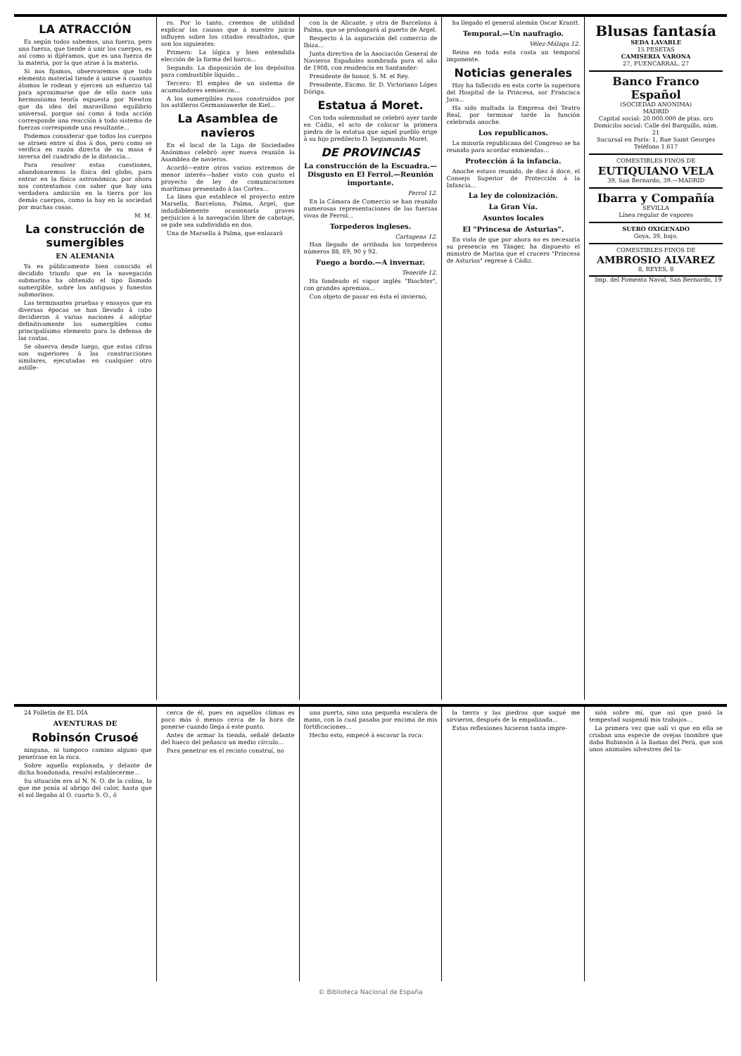LA ATRACCIÓN
Es según todos sabemos, una fuerza, pero una fuerza, que tiende á unir los cuerpos, es así como si dijéramos, que es una fuerza de la materia, por la que atrae á la materia.
Si nos fijamos, observaremos que todo elemento material tiende á unirse á cuantos átomos le rodean y ejercen un esfuerzo tal para aproximarse que de ello nace una hermosísima teoría expuesta por Newton que da idea del maravilloso equilibrio universal, porque así como á toda acción corresponde una reacción á todo sistema de fuerzas corresponde una resultante...
Podemos considerar que todos los cuerpos se atraen entre sí dos á dos, pero como se verifica en razón directa de su masa é inversa del cuadrado de la distancia...
Para resolver estas cuestiones, abandonaremos la física del globo, para entrar en la física astronómica; por ahora nos contentamos con saber que hay una verdadera ambición en la tierra por los demás cuerpos, como la hay en la sociedad por muchas cosas.
M. M.
La construcción de sumergibles
EN ALEMANIA
Ya es públicamente bien conocido el decidido triunfo que en la navegación submarina ha obtenido el tipo llamado sumergible, sobre los antiguos y funestos submarinos.
Las terminantes pruebas y ensayos que en diversas épocas se han llevado á cabo decidieron á varias naciones á adoptar definitivamente los sumergibles como principalísimo elemento para la defensa de las costas.
Se observa desde luego, que estas cifras son superiores á las construcciones similares, ejecutadas en cualquier otro astille-
ro. Por lo tanto, creemos de utilidad explicar las causas que á nuestro juicio influyen sobre los citados resultados, que son los siguientes:
Primero: La lógica y bien entendida elección de la forma del barco...
Segundo. La disposición de los depósitos para combustible líquido...
Tercero: El empleo de un sistema de acumuladores semisecos...
A los sumergibles rusos construídos por los astilleros Germaniawerke de Kiel...
La Asamblea de navieros
En el local de la Liga de Sociedades Anónimas celebró ayer nueva reunión la Asamblea de navieros.
Acordó—entre otros varios extremos de menor interés—haber visto con gusto el proyecto de ley de comunicaciones marítimas presentado á las Cortes...
La línea que establece el proyecto entre Marsella, Barcelona, Palma, Argel, que indudablemente ocasionaría graves perjuicios á la navegación libre de cabotaje, se pide sea subdividida en dos.
Una de Marsella á Palma, que enlazará
con la de Alicante, y otra de Barcelona á Palma, que se prolongará al puerto de Argel.
Respecto á la aspiración del comercio de Ibiza...
Junta directiva de la Asociación General de Navieros Españoles nombrada para el año de 1908, con residencia en Santander:
Presidente de honor, S. M. el Rey.
Presidente, Excmo. Sr. D. Victoriano López Dóriga.
Estatua á Moret.
Con toda solemnidad se celebró ayer tarde en Cádiz, el acto de colocar la primera piedra de la estatua que aquel pueblo erige á su hijo predilecto D. Segismundo Moret.
DE PROVINCIAS
La construcción de la Escuadra.—Disgusto en El Ferrol.—Reunión importante.
Ferrol 12.
En la Cámara de Comercio se han reunido numerosas representaciones de las fuerzas vivas de Ferrol...
Torpederos ingleses.
Cartagena 12.
Han llegado de arribada los torpederos números 88, 89, 90 y 92.
Fuego a bordo.—A invernar.
Tenerife 12.
Ha fondeado el vapor inglés "Biochter", con grandes apremios...
Con objeto de pasar en ésta el invierno,
ha llegado el general alemán Oscar Krantt.
Temporal.—Un naufragio.
Vélez-Málaga 12.
Reina en toda esta costa un temporal imponente.
Noticias generales
Hoy ha fallecido en esta corte la superiora del Hospital de la Princesa, sor Francisca Jara...
Ha sido multada la Empresa del Teatro Real, por terminar tarde la función celebrada anoche.
Los republicanos.
La minoría republicana del Congreso se ha reunido para acordar enmiendas...
Protección á la infancia.
Anoche estuvo reunido, de diez á doce, el Consejo Superior de Protección á la Infancia...
La ley de colonización.
La Gran Vía.
Asuntos locales
El "Princesa de Asturias".
En vista de que por ahora no es necesaria su presencia en Tánger, ha dispuesto el ministro de Marina que el crucero "Princesa de Asturias" regrese á Cádiz.
Blusas fantasía
SEDA LAVABLE
15 PESETAS
CAMISERIA VARONA
27, FUENCARRAL, 27
Banco Franco Español
(SOCIEDAD ANONIMA)
MADRID
Capital social: 20.000.000 de ptas. oro
Domicilio social: Calle del Barquillo, núm. 21
Sucursal en París: 1, Rue Saint Georges
Teléfono 1.617
COMESTIBLES FINOS DE
EUTIQUIANO VELA
39, San Bernardo, 39.—MADRID
Ibarra y Compañía
SEVILLA
Línea regular de vapores
SUERO OXIGENADO
Goya, 39, bajo.
COMESTIBLES FINOS DE
AMBROSIO ALVAREZ
8, REYES, 8
Imp. del Fomento Naval, San Bernardo, 19
24 Folletín de EL DÍA
AVENTURAS DE
Robinsón Crusoé
ninguna, ni tampoco camino alguno que penetrase en la roca.
Sobre aquella explanada, y delante de dicha hondonada, resolví establecerme...
Su situación era al N. N. O. de la colina, lo que me ponía al abrigo del calor, hasta que el sol llegaba al O. cuarto S. O., ó
cerca de él, pues en aquellos climas es poco más ó menos cerca de la hora de ponerse cuando llega á este punto.
Antes de armar la tienda, señalé delante del hueco del peñasco un medio círculo...
Para penetrar en el recinto construí, no
una puerta, sino una pequeña escalera de mano, con la cual pasaba por encima de mis fortificaciones...
Hecho esto, empecé á escavar la roca:
la tierra y las piedras que saqué me sirvieron, después de la empalizada...
Estas reflexiones hicieron tanta impre-
sión sobre mí, que así que pasó la tempestad suspendí mis trabajos...
La primera vez que salí vi que en ella se criaban una especie de ovejas (nombre que daba Robinsón á la llamas del Perú, que son unos animales silvestres del ta-
© Biblioteca Nacional de España